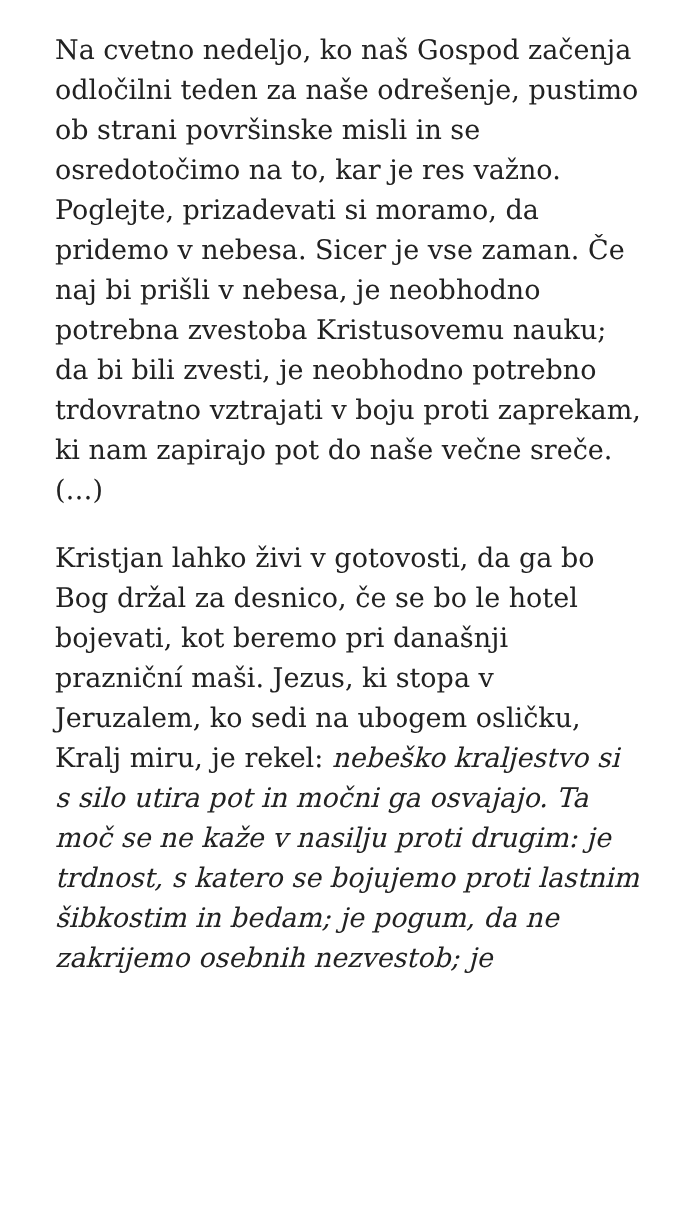Na cvetno nedeljo, ko naš Gospod začenja odločilni teden za naše odrešenje, pustimo ob strani površinske misli in se osredotočimo na to, kar je res važno. Poglejte, prizadevati si moramo, da pridemo v nebesa. Sicer je vse zaman. Če naj bi prišli v nebesa, je neobhodno potrebna zvestoba Kristusovemu nauku; da bi bili zvesti, je neobhodno potrebno trdovratno vztrajati v boju proti zaprekam, ki nam zapirajo pot do naše večne sreče. (…)
Kristjan lahko živi v gotovosti, da ga bo Bog držal za desnico, če se bo le hotel bojevati, kot beremo pri današnji prazniční maši. Jezus, ki stopa v Jeruzalem, ko sedi na ubogem osličku, Kralj miru, je rekel: nebeško kraljestvo si s silo utira pot in močni ga osvajajo. Ta moč se ne kaže v nasilju proti drugim: je trdnost, s katero se bojujemo proti lastnim šibkostim in bedam; je pogum, da ne zakrijemo osebnih nezvestob; je